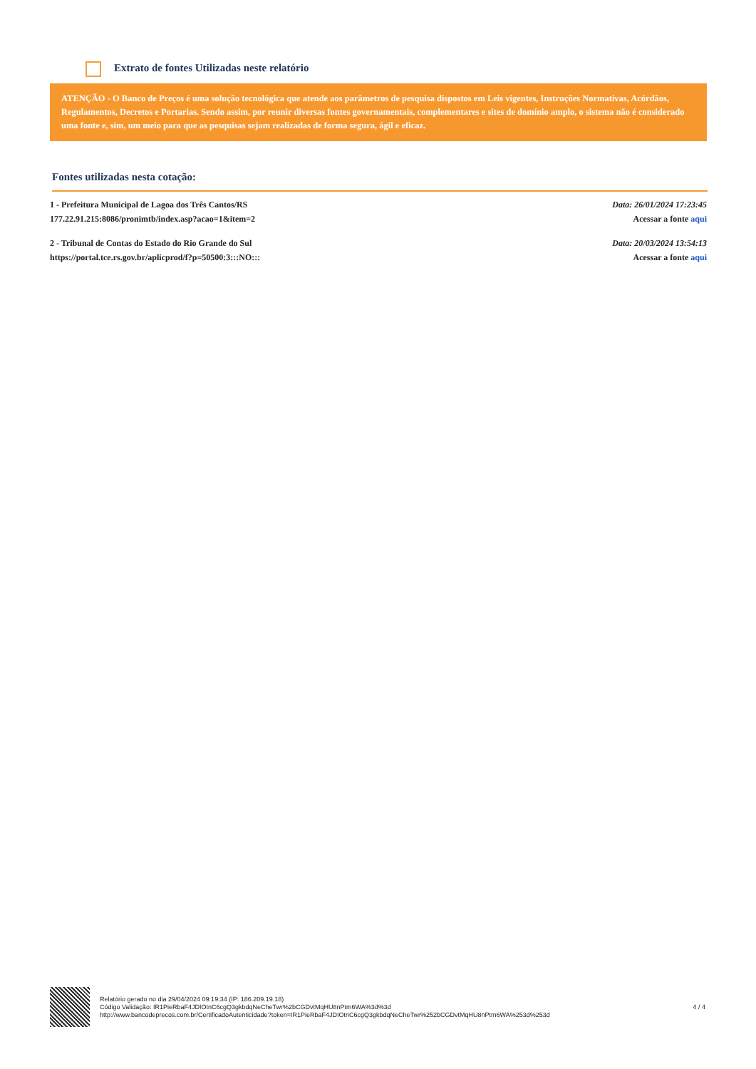Extrato de fontes Utilizadas neste relatório
ATENÇÃO - O Banco de Preços é uma solução tecnológica que atende aos parâmetros de pesquisa dispostos em Leis vigentes, Instruções Normativas, Acórdãos, Regulamentos, Decretos e Portarias. Sendo assim, por reunir diversas fontes governamentais, complementares e sites de domínio amplo, o sistema não é considerado uma fonte e, sim, um meio para que as pesquisas sejam realizadas de forma segura, ágil e eficaz.
Fontes utilizadas nesta cotação:
1 - Prefeitura Municipal de Lagoa dos Três Cantos/RS
177.22.91.215:8086/pronimtb/index.asp?acao=1&item=2
Data: 26/01/2024 17:23:45
Acessar a fonte aqui
2 - Tribunal de Contas do Estado do Rio Grande do Sul
https://portal.tce.rs.gov.br/aplicprod/f?p=50500:3:::NO:::
Data: 20/03/2024 13:54:13
Acessar a fonte aqui
Relatório gerado no dia 29/04/2024 09:19:34 (IP: 186.209.19.18)
Código Validação: IR1PieRbaF4JDIOtnC6cgQ3gkbdqNeCheTwr%2bCGDvtMqHU8nPtm6WA%3d%3d
http://www.bancodeprecos.com.br/CertificadoAutenticidade?token=IR1PieRbaF4JDIOtnC6cgQ3gkbdqNeCheTwr%252bCGDvtMqHU8nPtm6WA%253d%253d
4 / 4